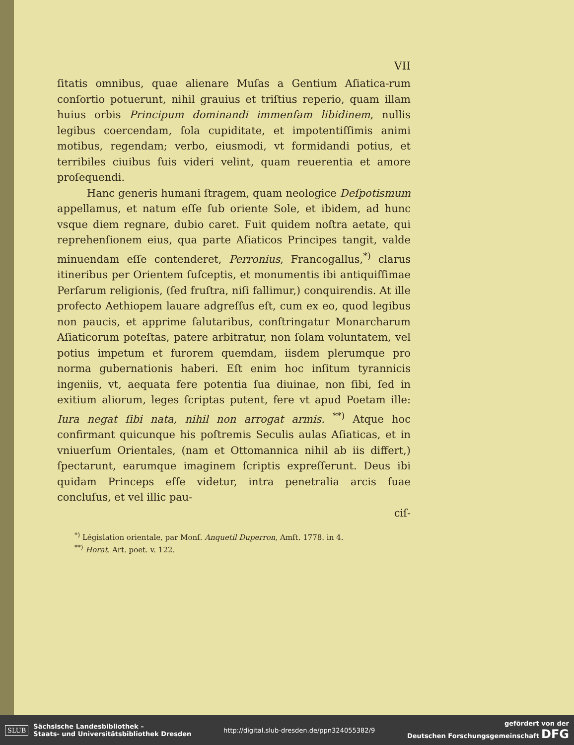VII
ſitatis omnibus, quae alienare Muſas a Gentium Aſiatica-rum conſortio potuerunt, nihil grauius et triſtius reperio, quam illam huius orbis Principum dominandi immenſam libidinem, nullis legibus coercendam, ſola cupiditate, et impotentiſſimis animi motibus, regendam; verbo, eiusmodi, vt formidandi potius, et terribiles ciuibus ſuis videri velint, quam reuerentia et amore proſequendi.
Hanc generis humani ſtragem, quam neologice Deſpotismum appellamus, et natum eſſe ſub oriente Sole, et ibidem, ad hunc vsque diem regnare, dubio caret. Fuit quidem noſtra aetate, qui reprehenſionem eius, qua parte Aſiaticos Principes tangit, valde minuendam eſſe contenderet, Perronius, Francogallus,<sup>*)</sup> clarus itineribus per Orientem ſuſceptis, et monumentis ibi antiquiſſimae Perſarum religionis, (ſed fruſtra, niſi fallimur,) conquirendis. At ille profecto Aethiopem lauare adgreſſus eſt, cum ex eo, quod legibus non paucis, et apprime ſalutaribus, conſtringatur Monarcharum Aſiaticorum poteſtas, patere arbitratur, non ſolam voluntatem, vel potius impetum et furorem quemdam, iisdem plerumque pro norma gubernationis haberi. Eſt enim hoc inſitum tyrannicis ingeniis, vt, aequata fere potentia ſua diuinae, non ſibi, ſed in exitium aliorum, leges ſcriptas putent, fere vt apud Poetam ille: Iura negat ſibi nata, nihil non arrogat armis. <sup>**)</sup> Atque hoc confirmant quicunque his poſtremis Seculis aulas Aſiaticas, et in vniuerſum Orientales, (nam et Ottomannica nihil ab iis differt,) ſpectarunt, earumque imaginem ſcriptis expreſſerunt. Deus ibi quidam Princeps eſſe videtur, intra penetralia arcis ſuae concluſus, et vel illic pau-
ciſ-
<sup>*)</sup> Législation orientale, par Monſ. Anquetil Duperron, Amſt. 1778. in 4.
<sup>**)</sup> Horat. Art. poet. v. 122.
SLUB Sächsische Landesbibliothek –
Staats- und Universitätsbibliothek Dresden
http://digital.slub-dresden.de/ppn324055382/9
gefördert von der
Deutschen Forschungsgemeinschaft DFG